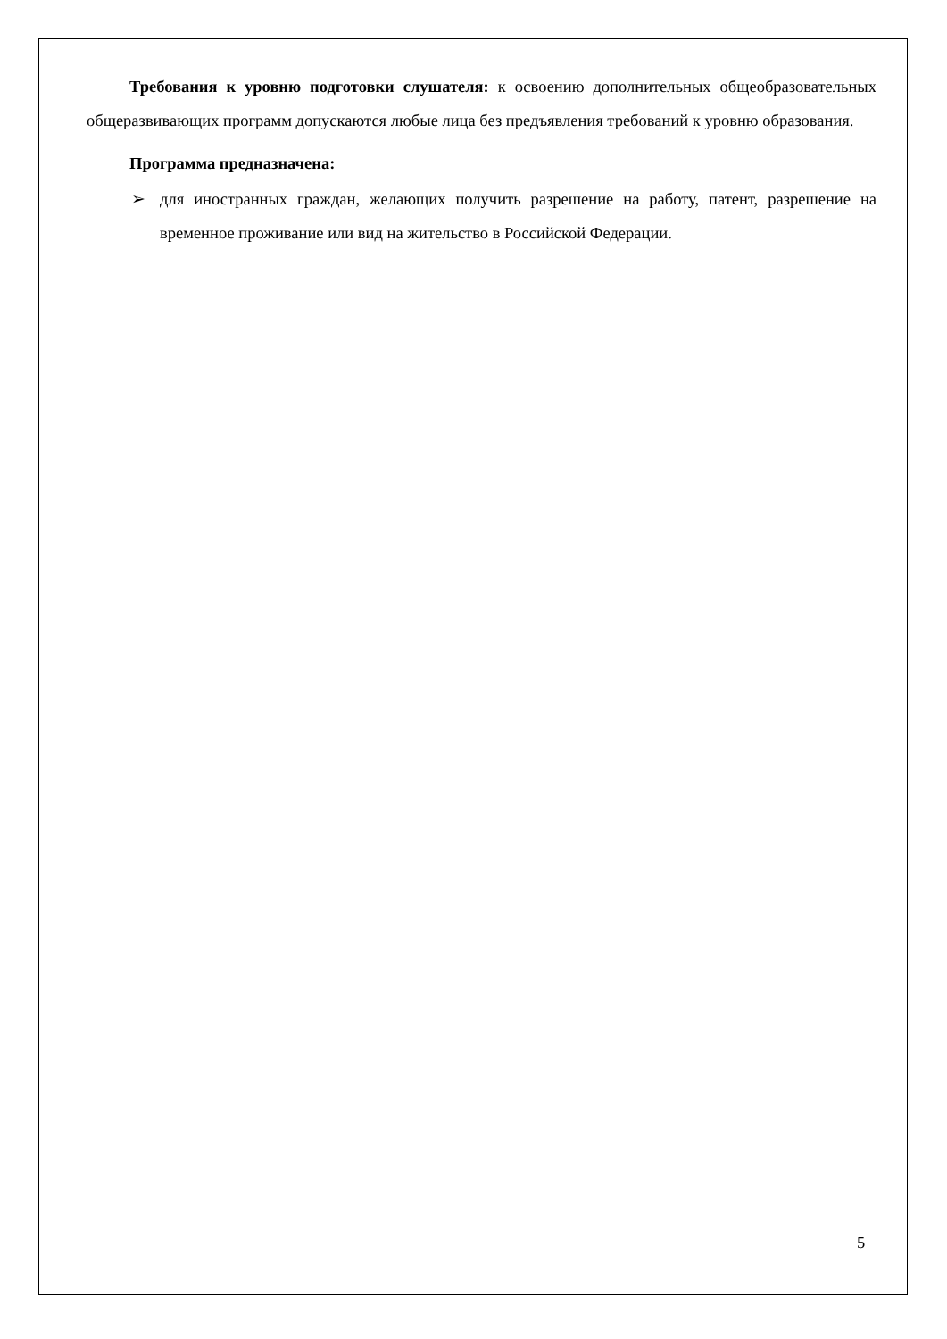Требования к уровню подготовки слушателя: к освоению дополнительных общеобразовательных общеразвивающих программ допускаются любые лица без предъявления требований к уровню образования.
Программа предназначена:
➢ для иностранных граждан, желающих получить разрешение на работу, патент, разрешение на временное проживание или вид на жительство в Российской Федерации.
5